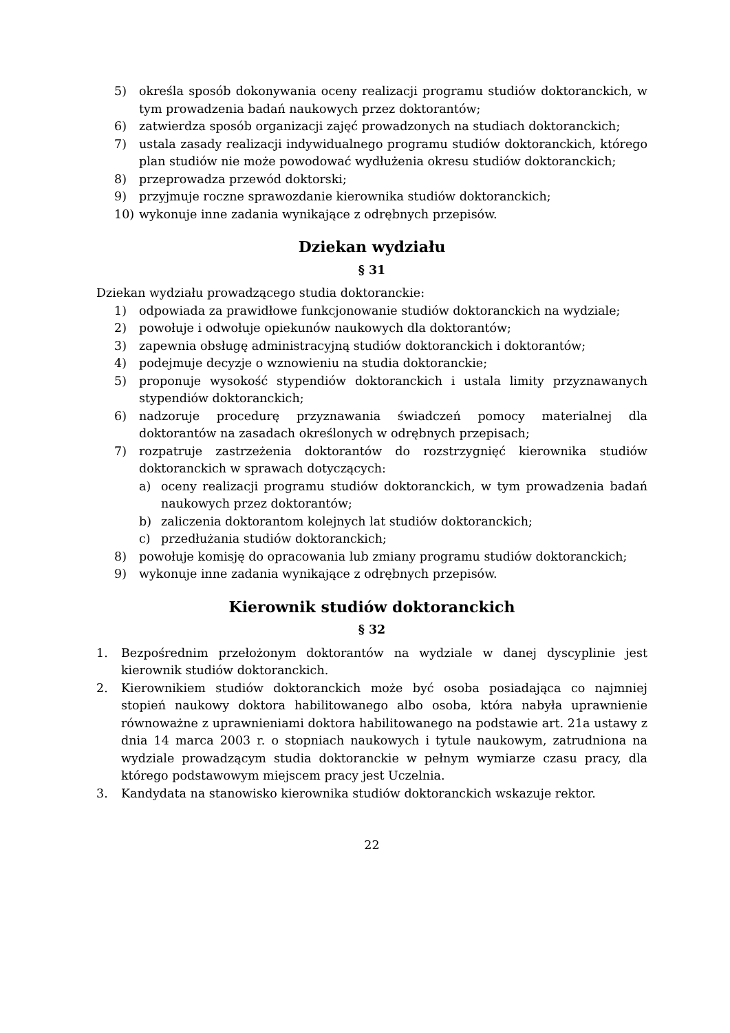5) określa sposób dokonywania oceny realizacji programu studiów doktoranckich, w tym prowadzenia badań naukowych przez doktorantów;
6) zatwierdza sposób organizacji zajęć prowadzonych na studiach doktoranckich;
7) ustala zasady realizacji indywidualnego programu studiów doktoranckich, którego plan studiów nie może powodować wydłużenia okresu studiów doktoranckich;
8) przeprowadza przewód doktorski;
9) przyjmuje roczne sprawozdanie kierownika studiów doktoranckich;
10) wykonuje inne zadania wynikające z odrębnych przepisów.
Dziekan wydziału
§ 31
Dziekan wydziału prowadzącego studia doktoranckie:
1) odpowiada za prawidłowe funkcjonowanie studiów doktoranckich na wydziale;
2) powołuje i odwołuje opiekunów naukowych dla doktorantów;
3) zapewnia obsługę administracyjną studiów doktoranckich i doktorantów;
4) podejmuje decyzje o wznowieniu na studia doktoranckie;
5) proponuje wysokość stypendiów doktoranckich i ustala limity przyznawanych stypendiów doktoranckich;
6) nadzoruje procedurę przyznawania świadczeń pomocy materialnej dla doktorantów na zasadach określonych w odrębnych przepisach;
7) rozpatruje zastrzeżenia doktorantów do rozstrzygnięć kierownika studiów doktoranckich w sprawach dotyczących:
a) oceny realizacji programu studiów doktoranckich, w tym prowadzenia badań naukowych przez doktorantów;
b) zaliczenia doktorantom kolejnych lat studiów doktoranckich;
c) przedłużania studiów doktoranckich;
8) powołuje komisję do opracowania lub zmiany programu studiów doktoranckich;
9) wykonuje inne zadania wynikające z odrębnych przepisów.
Kierownik studiów doktoranckich
§ 32
1. Bezpośrednim przełożonym doktorantów na wydziale w danej dyscyplinie jest kierownik studiów doktoranckich.
2. Kierownikiem studiów doktoranckich może być osoba posiadająca co najmniej stopień naukowy doktora habilitowanego albo osoba, która nabyła uprawnienie równoważne z uprawnieniami doktora habilitowanego na podstawie art. 21a ustawy z dnia 14 marca 2003 r. o stopniach naukowych i tytule naukowym, zatrudniona na wydziale prowadzącym studia doktoranckie w pełnym wymiarze czasu pracy, dla którego podstawowym miejscem pracy jest Uczelnia.
3. Kandydata na stanowisko kierownika studiów doktoranckich wskazuje rektor.
22